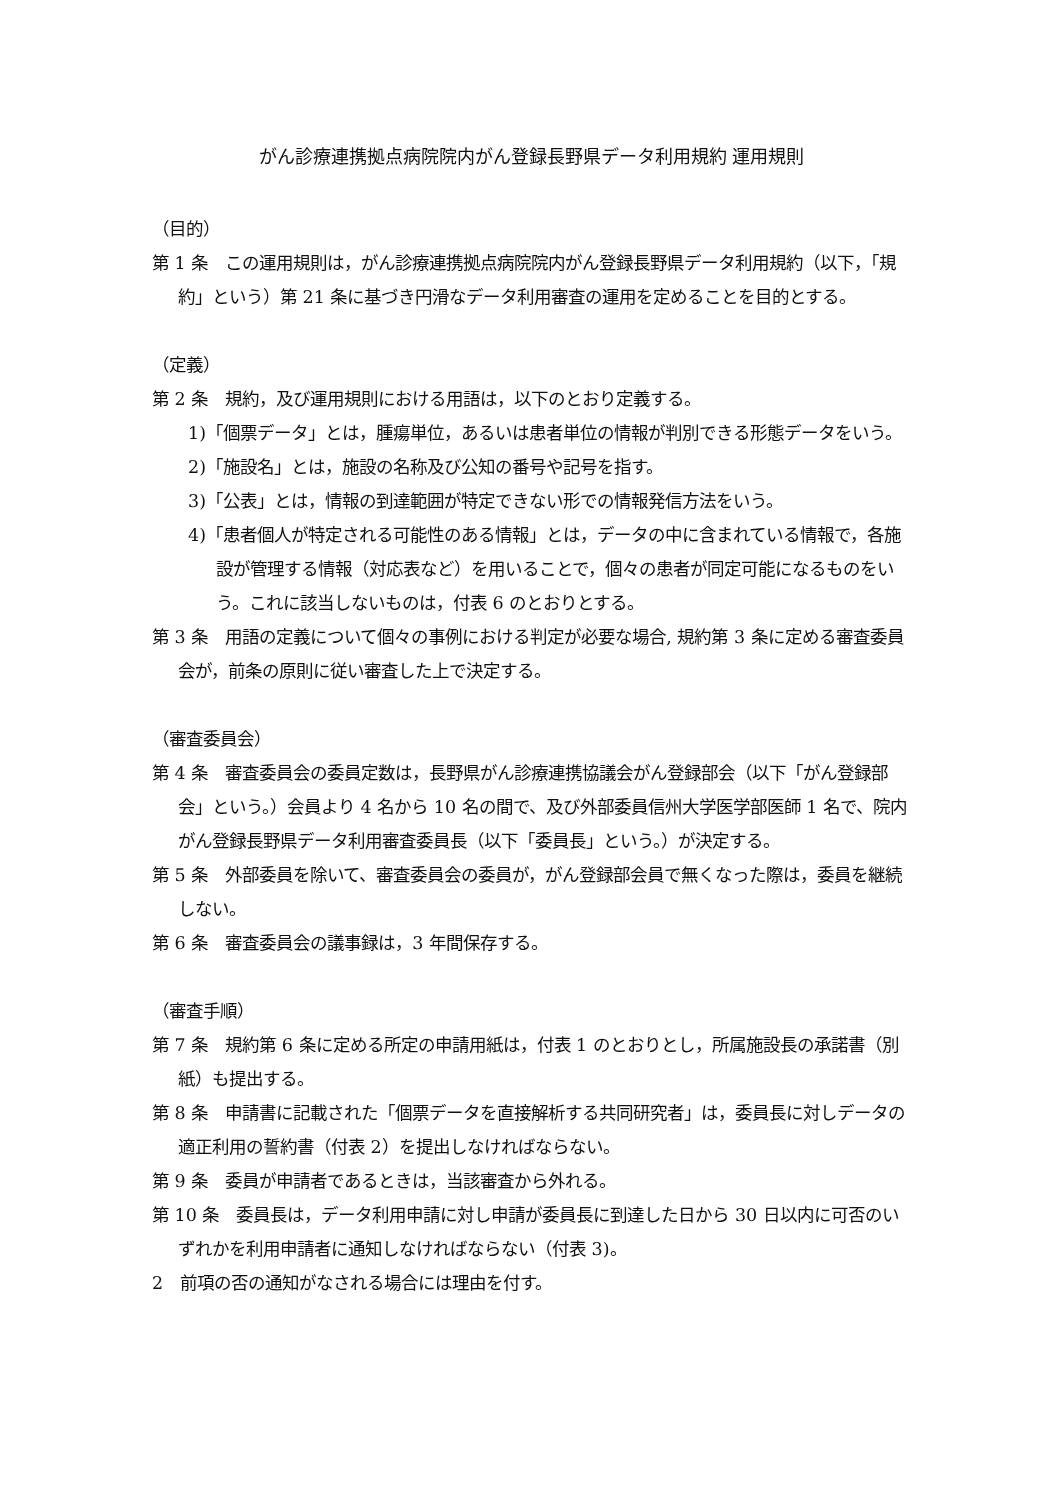がん診療連携拠点病院院内がん登録長野県データ利用規約 運用規則
（目的）
第 1 条　この運用規則は，がん診療連携拠点病院院内がん登録長野県データ利用規約（以下，「規約」という）第 21 条に基づき円滑なデータ利用審査の運用を定めることを目的とする。
（定義）
第 2 条　規約，及び運用規則における用語は，以下のとおり定義する。
1)「個票データ」とは，腫瘍単位，あるいは患者単位の情報が判別できる形態データをいう。
2)「施設名」とは，施設の名称及び公知の番号や記号を指す。
3)「公表」とは，情報の到達範囲が特定できない形での情報発信方法をいう。
4)「患者個人が特定される可能性のある情報」とは，データの中に含まれている情報で，各施設が管理する情報（対応表など）を用いることで，個々の患者が同定可能になるものをいう。これに該当しないものは，付表 6 のとおりとする。
第 3 条　用語の定義について個々の事例における判定が必要な場合, 規約第 3 条に定める審査委員会が，前条の原則に従い審査した上で決定する。
（審査委員会）
第 4 条　審査委員会の委員定数は，長野県がん診療連携協議会がん登録部会（以下「がん登録部会」という。）会員より 4 名から 10 名の間で、及び外部委員信州大学医学部医師 1 名で、院内がん登録長野県データ利用審査委員長（以下「委員長」という。）が決定する。
第 5 条　外部委員を除いて、審査委員会の委員が，がん登録部会員で無くなった際は，委員を継続しない。
第 6 条　審査委員会の議事録は，3 年間保存する。
（審査手順）
第 7 条　規約第 6 条に定める所定の申請用紙は，付表 1 のとおりとし，所属施設長の承諾書（別紙）も提出する。
第 8 条　申請書に記載された「個票データを直接解析する共同研究者」は，委員長に対しデータの適正利用の誓約書（付表 2）を提出しなければならない。
第 9 条　委員が申請者であるときは，当該審査から外れる。
第 10 条　委員長は，データ利用申請に対し申請が委員長に到達した日から 30 日以内に可否のいずれかを利用申請者に通知しなければならない（付表 3)。
2　前項の否の通知がなされる場合には理由を付す。